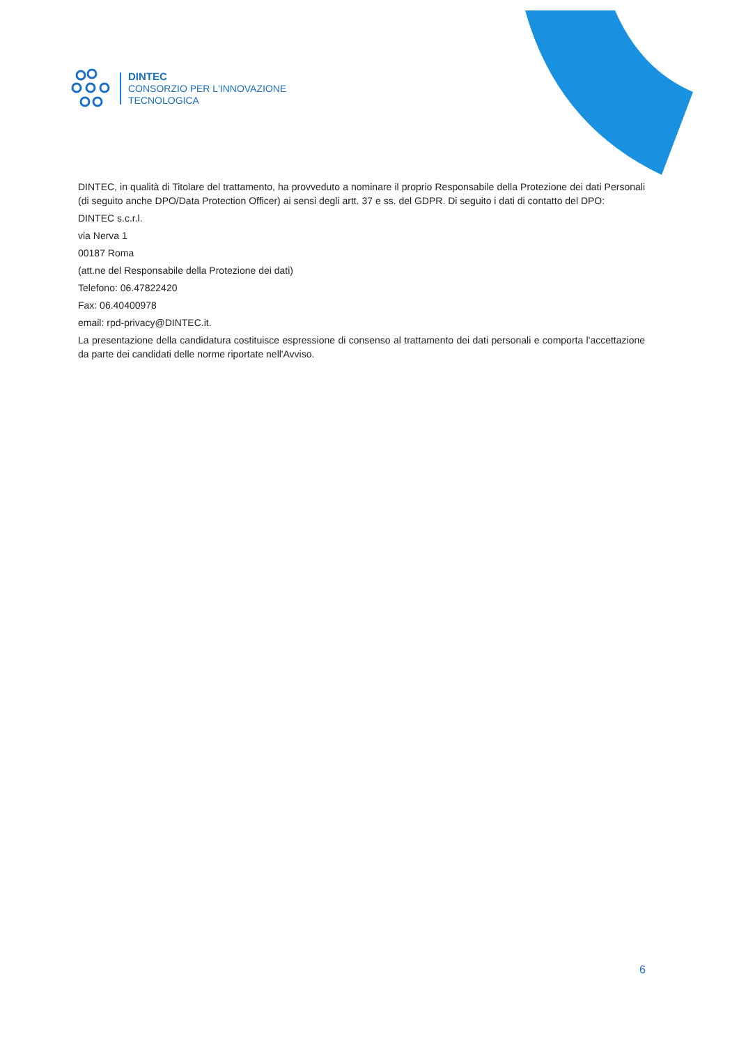DINTEC
CONSORZIO PER L'INNOVAZIONE
TECNOLOGICA
DINTEC, in qualità di Titolare del trattamento, ha provveduto a nominare il proprio Responsabile della Protezione dei dati Personali (di seguito anche DPO/Data Protection Officer) ai sensi degli artt. 37 e ss. del GDPR. Di seguito i dati di contatto del DPO:
DINTEC s.c.r.l.
via Nerva 1
00187 Roma
(att.ne del Responsabile della Protezione dei dati)
Telefono: 06.47822420
Fax: 06.40400978
email: rpd-privacy@DINTEC.it.
La presentazione della candidatura costituisce espressione di consenso al trattamento dei dati personali e comporta l'accettazione da parte dei candidati delle norme riportate nell'Avviso.
6